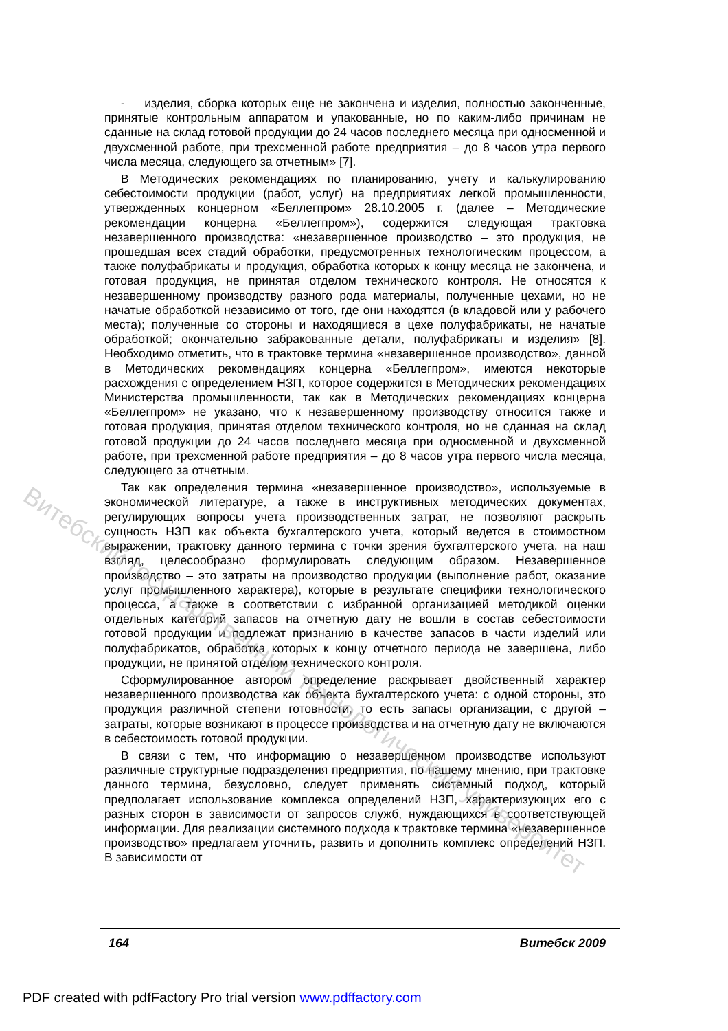- изделия, сборка которых еще не закончена и изделия, полностью законченные, принятые контрольным аппаратом и упакованные, но по каким-либо причинам не сданные на склад готовой продукции до 24 часов последнего месяца при односменной и двухсменной работе, при трехсменной работе предприятия – до 8 часов утра первого числа месяца, следующего за отчетным» [7].
В Методических рекомендациях по планированию, учету и калькулированию себестоимости продукции (работ, услуг) на предприятиях легкой промышленности, утвержденных концерном «Беллегпром» 28.10.2005 г. (далее – Методические рекомендации концерна «Беллегпром»), содержится следующая трактовка незавершенного производства: «незавершенное производство – это продукция, не прошедшая всех стадий обработки, предусмотренных технологическим процессом, а также полуфабрикаты и продукция, обработка которых к концу месяца не закончена, и готовая продукция, не принятая отделом технического контроля. Не относятся к незавершенному производству разного рода материалы, полученные цехами, но не начатые обработкой независимо от того, где они находятся (в кладовой или у рабочего места); полученные со стороны и находящиеся в цехе полуфабрикаты, не начатые обработкой; окончательно забракованные детали, полуфабрикаты и изделия» [8]. Необходимо отметить, что в трактовке термина «незавершенное производство», данной в Методических рекомендациях концерна «Беллегпром», имеются некоторые расхождения с определением НЗП, которое содержится в Методических рекомендациях Министерства промышленности, так как в Методических рекомендациях концерна «Беллегпром» не указано, что к незавершенному производству относится также и готовая продукция, принятая отделом технического контроля, но не сданная на склад готовой продукции до 24 часов последнего месяца при односменной и двухсменной работе, при трехсменной работе предприятия – до 8 часов утра первого числа месяца, следующего за отчетным.
Так как определения термина «незавершенное производство», используемые в экономической литературе, а также в инструктивных методических документах, регулирующих вопросы учета производственных затрат, не позволяют раскрыть сущность НЗП как объекта бухгалтерского учета, который ведется в стоимостном выражении, трактовку данного термина с точки зрения бухгалтерского учета, на наш взгляд, целесообразно формулировать следующим образом. Незавершенное производство – это затраты на производство продукции (выполнение работ, оказание услуг промышленного характера), которые в результате специфики технологического процесса, а также в соответствии с избранной организацией методикой оценки отдельных категорий запасов на отчетную дату не вошли в состав себестоимости готовой продукции и подлежат признанию в качестве запасов в части изделий или полуфабрикатов, обработка которых к концу отчетного периода не завершена, либо продукции, не принятой отделом технического контроля.
Сформулированное автором определение раскрывает двойственный характер незавершенного производства как объекта бухгалтерского учета: с одной стороны, это продукция различной степени готовности, то есть запасы организации, с другой – затраты, которые возникают в процессе производства и на отчетную дату не включаются в себестоимость готовой продукции.
В связи с тем, что информацию о незавершенном производстве используют различные структурные подразделения предприятия, по нашему мнению, при трактовке данного термина, безусловно, следует применять системный подход, который предполагает использование комплекса определений НЗП, характеризующих его с разных сторон в зависимости от запросов служб, нуждающихся в соответствующей информации. Для реализации системного подхода к трактовке термина «незавершенное производство» предлагаем уточнить, развить и дополнить комплекс определений НЗП. В зависимости от
Витебский государственный технологический университет
164 Витебск 2009
PDF created with pdfFactory Pro trial version www.pdffactory.com